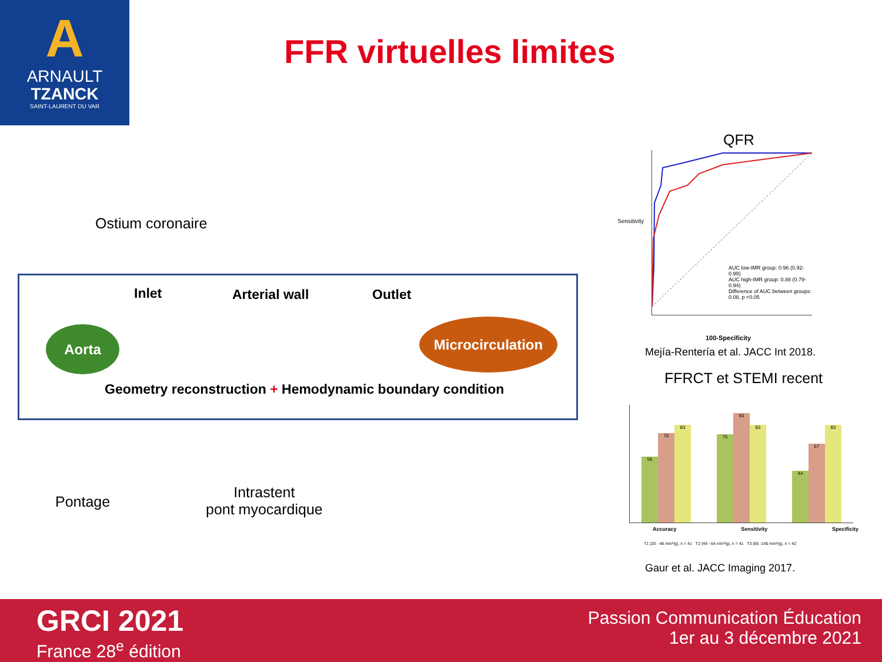A
ARNAULT
TZANCK
SAINT-LAURENT DU VAR
FFR virtuelles limites
Ostium coronaire
Inlet Arterial wall Outlet
Aorta Microcirculation
Geometry reconstruction + Hemodynamic boundary condition
Pontage
Intrastent
pont myocardique
QFR
AUC low-IMR group: 0.96 (0.92-0.99)
AUC high-IMR group: 0.88 (0.79-0.94)
Difference of AUC between groups: 0.08, p <0.05
Sensitivity
100-Specificity
Mejía-Rentería et al. JACC Int 2018.
FFRCT et STEMI recent
56 76 83 75 93 83 44 67 83
Accuracy Sensitivity Specificity
T1 (20 - 48 mm³/g), n = 41 T2 (49 - 64 mm³/g), n = 41 T3 (65 -140 mm³/g), n = 42
Gaur et al. JACC Imaging 2017.
GRCI 2021
France 28<sup>e</sup> édition
Passion Communication Éducation
1er au 3 décembre 2021